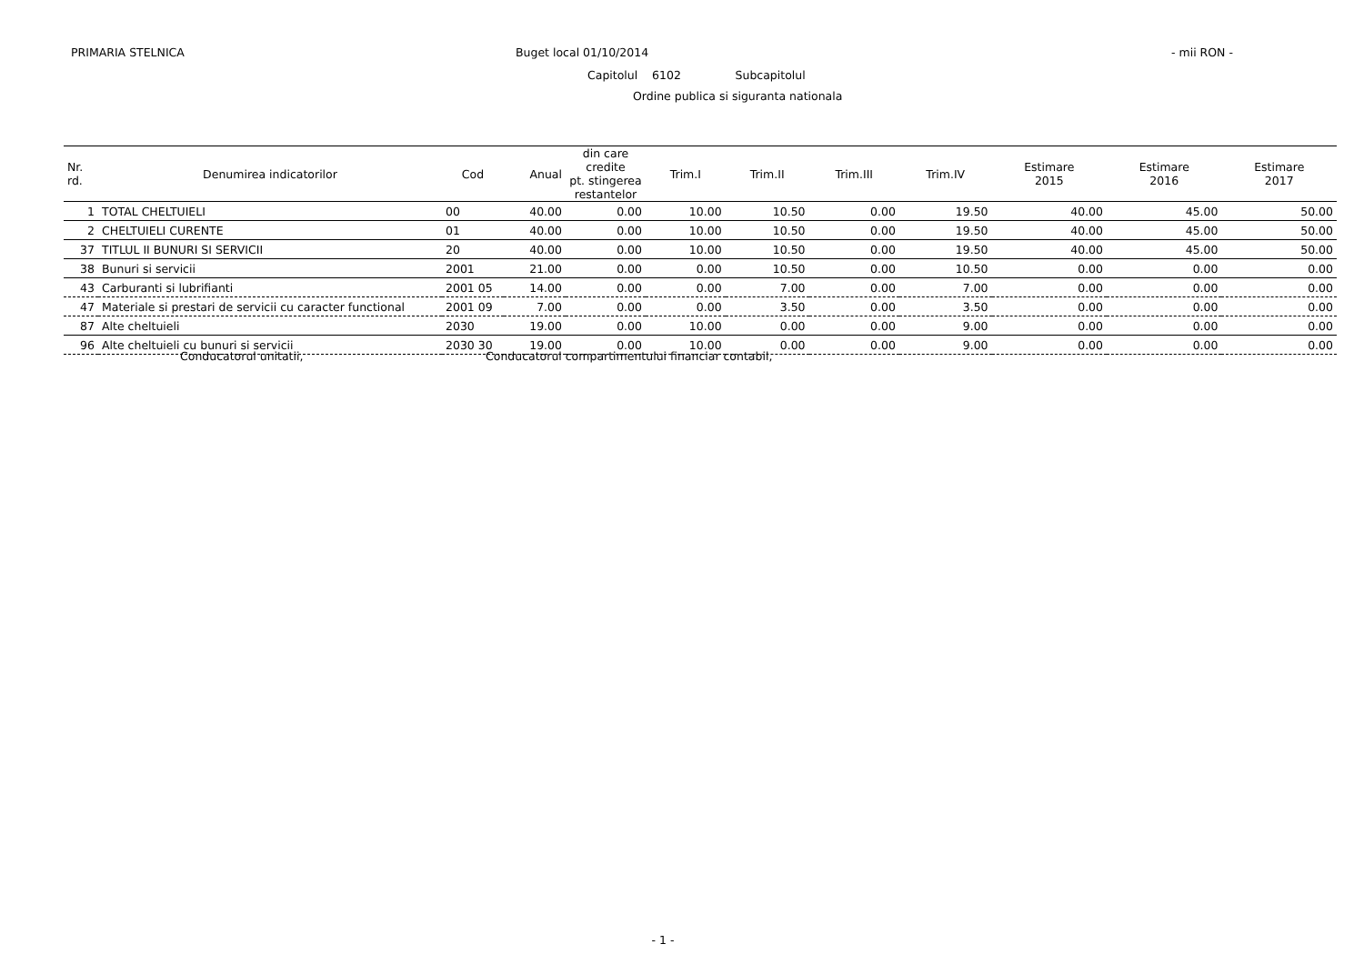PRIMARIA STELNICA Buget local 01/10/2014 - mii RON -
Capitolul 6102 Subcapitolul
Ordine publica si siguranta nationala
| Nr. rd. | Denumirea indicatorilor | Cod | Anual | din care credite pt. stingerea restantelor | Trim.I | Trim.II | Trim.III | Trim.IV | Estimare 2015 | Estimare 2016 | Estimare 2017 |
| --- | --- | --- | --- | --- | --- | --- | --- | --- | --- | --- | --- |
| 1 | TOTAL CHELTUIELI | 00 | 40.00 | 0.00 | 10.00 | 10.50 | 0.00 | 19.50 | 40.00 | 45.00 | 50.00 |
| 2 | CHELTUIELI CURENTE | 01 | 40.00 | 0.00 | 10.00 | 10.50 | 0.00 | 19.50 | 40.00 | 45.00 | 50.00 |
| 37 | TITLUL II BUNURI SI SERVICII | 20 | 40.00 | 0.00 | 10.00 | 10.50 | 0.00 | 19.50 | 40.00 | 45.00 | 50.00 |
| 38 | Bunuri si servicii | 2001 | 21.00 | 0.00 | 0.00 | 10.50 | 0.00 | 10.50 | 0.00 | 0.00 | 0.00 |
| 43 | Carburanti si lubrifianti | 2001 05 | 14.00 | 0.00 | 0.00 | 7.00 | 0.00 | 7.00 | 0.00 | 0.00 | 0.00 |
| 47 | Materiale si prestari de servicii cu caracter functional | 2001 09 | 7.00 | 0.00 | 0.00 | 3.50 | 0.00 | 3.50 | 0.00 | 0.00 | 0.00 |
| 87 | Alte cheltuieli | 2030 | 19.00 | 0.00 | 10.00 | 0.00 | 0.00 | 9.00 | 0.00 | 0.00 | 0.00 |
| 96 | Alte cheltuieli cu bunuri si servicii | 2030 30 | 19.00 | 0.00 | 10.00 | 0.00 | 0.00 | 9.00 | 0.00 | 0.00 | 0.00 |
Conducatorul unitatii,
Conducatorul compartimentului financiar contabil,
- 1 -